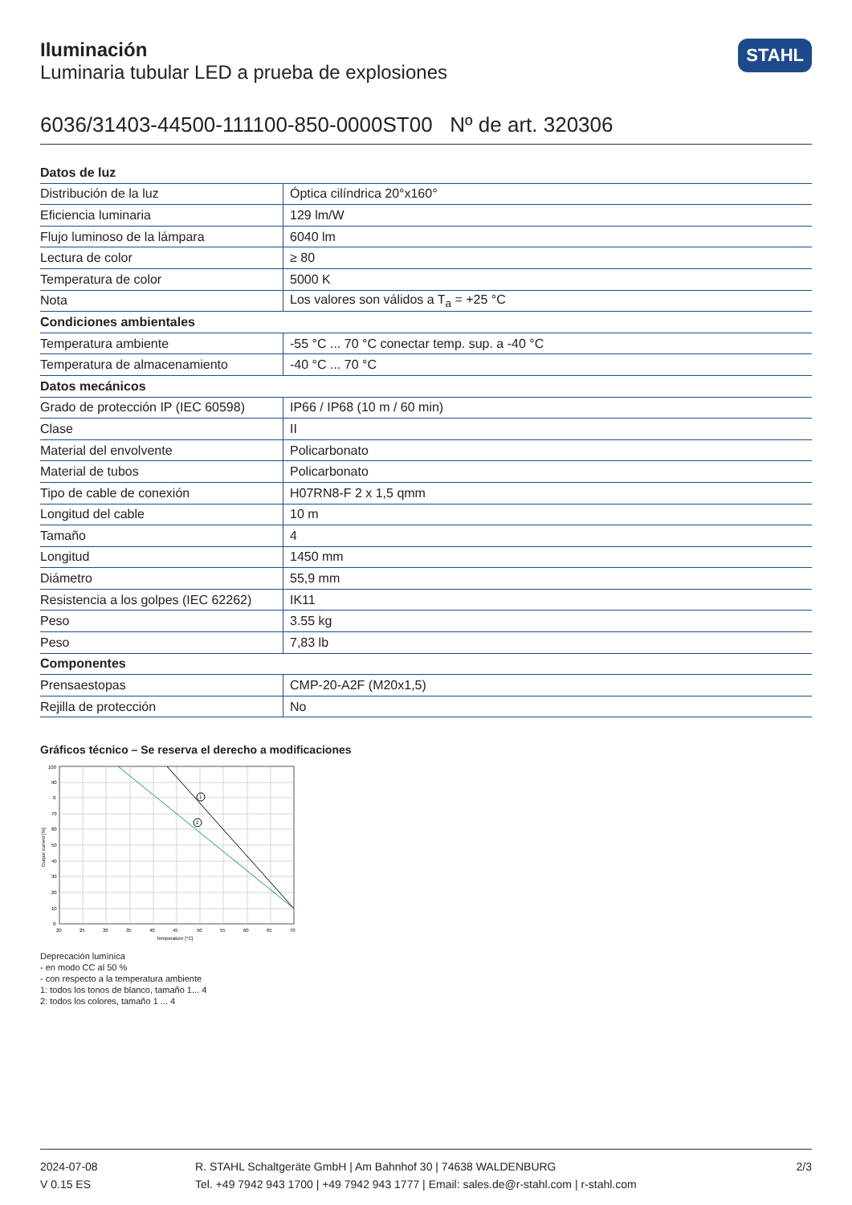STAHL
Iluminación
Luminaria tubular LED a prueba de explosiones
6036/31403-44500-111100-850-0000ST00 Nº de art. 320306
| Datos de luz | |
| --- | --- |
| Distribución de la luz | Óptica cilíndrica 20°x160° |
| Eficiencia luminaria | 129 lm/W |
| Flujo luminoso de la lámpara | 6040 lm |
| Lectura de color | ≥ 80 |
| Temperatura de color | 5000 K |
| Nota | Los valores son válidos a T<sub>a</sub> = +25 °C |
| Condiciones ambientales | |
| Temperatura ambiente | -55 °C ... 70 °C conectar temp. sup. a -40 °C |
| Temperatura de almacenamiento | -40 °C ... 70 °C |
| Datos mecánicos | |
| Grado de protección IP (IEC 60598) | IP66 / IP68 (10 m / 60 min) |
| Clase | II |
| Material del envolvente | Policarbonato |
| Material de tubos | Policarbonato |
| Tipo de cable de conexión | H07RN8-F 2 x 1,5 qmm |
| Longitud del cable | 10 m |
| Tamaño | 4 |
| Longitud | 1450 mm |
| Diámetro | 55,9 mm |
| Resistencia a los golpes (IEC 62262) | IK11 |
| Peso | 3.55 kg |
| Peso | 7,83 lb |
| Componentes | |
| Prensaestopas | CMP-20-A2F (M20x1,5) |
| Rejilla de protección | No |
Gráficos técnico – Se reserva el derecho a modificaciones
1
2
100
90
0
70
60
50
40
30
20
10
0
20
25
30
35
40
45
50
55
60
65
70
Temperature [°C]
Output current [%]
Deprecación lumínica
- en modo CC al 50 %
- con respecto a la temperatura ambiente
1: todos los tonos de blanco, tamaño 1... 4
2: todos los colores, tamaño 1 ... 4
2024-07-08
V 0.15 ES
R. STAHL Schaltgeräte GmbH | Am Bahnhof 30 | 74638 WALDENBURG
Tel. +49 7942 943 1700 | +49 7942 943 1777 | Email: sales.de@r-stahl.com | r-stahl.com
2/3